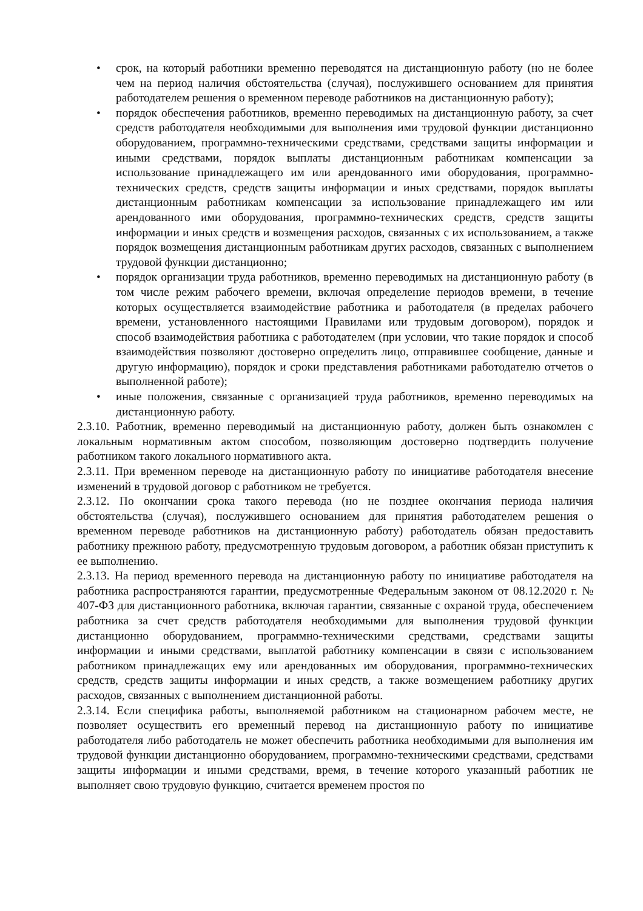• срок, на который работники временно переводятся на дистанционную работу (но не более чем на период наличия обстоятельства (случая), послужившего основанием для принятия работодателем решения о временном переводе работников на дистанционную работу);
• порядок обеспечения работников, временно переводимых на дистанционную работу, за счет средств работодателя необходимыми для выполнения ими трудовой функции дистанционно оборудованием, программно-техническими средствами, средствами защиты информации и иными средствами, порядок выплаты дистанционным работникам компенсации за использование принадлежащего им или арендованного ими оборудования, программно-технических средств, средств защиты информации и иных средствами, порядок выплаты дистанционным работникам компенсации за использование принадлежащего им или арендованного ими оборудования, программно-технических средств, средств защиты информации и иных средств и возмещения расходов, связанных с их использованием, а также порядок возмещения дистанционным работникам других расходов, связанных с выполнением трудовой функции дистанционно;
• порядок организации труда работников, временно переводимых на дистанционную работу (в том числе режим рабочего времени, включая определение периодов времени, в течение которых осуществляется взаимодействие работника и работодателя (в пределах рабочего времени, установленного настоящими Правилами или трудовым договором), порядок и способ взаимодействия работника с работодателем (при условии, что такие порядок и способ взаимодействия позволяют достоверно определить лицо, отправившее сообщение, данные и другую информацию), порядок и сроки представления работниками работодателю отчетов о выполненной работе);
• иные положения, связанные с организацией труда работников, временно переводимых на дистанционную работу.
2.3.10. Работник, временно переводимый на дистанционную работу, должен быть ознакомлен с локальным нормативным актом способом, позволяющим достоверно подтвердить получение работником такого локального нормативного акта.
2.3.11. При временном переводе на дистанционную работу по инициативе работодателя внесение изменений в трудовой договор с работником не требуется.
2.3.12. По окончании срока такого перевода (но не позднее окончания периода наличия обстоятельства (случая), послужившего основанием для принятия работодателем решения о временном переводе работников на дистанционную работу) работодатель обязан предоставить работнику прежнюю работу, предусмотренную трудовым договором, а работник обязан приступить к ее выполнению.
2.3.13. На период временного перевода на дистанционную работу по инициативе работодателя на работника распространяются гарантии, предусмотренные Федеральным законом от 08.12.2020 г. № 407-ФЗ для дистанционного работника, включая гарантии, связанные с охраной труда, обеспечением работника за счет средств работодателя необходимыми для выполнения трудовой функции дистанционно оборудованием, программно-техническими средствами, средствами защиты информации и иными средствами, выплатой работнику компенсации в связи с использованием работником принадлежащих ему или арендованных им оборудования, программно-технических средств, средств защиты информации и иных средств, а также возмещением работнику других расходов, связанных с выполнением дистанционной работы.
2.3.14. Если специфика работы, выполняемой работником на стационарном рабочем месте, не позволяет осуществить его временный перевод на дистанционную работу по инициативе работодателя либо работодатель не может обеспечить работника необходимыми для выполнения им трудовой функции дистанционно оборудованием, программно-техническими средствами, средствами защиты информации и иными средствами, время, в течение которого указанный работник не выполняет свою трудовую функцию, считается временем простоя по